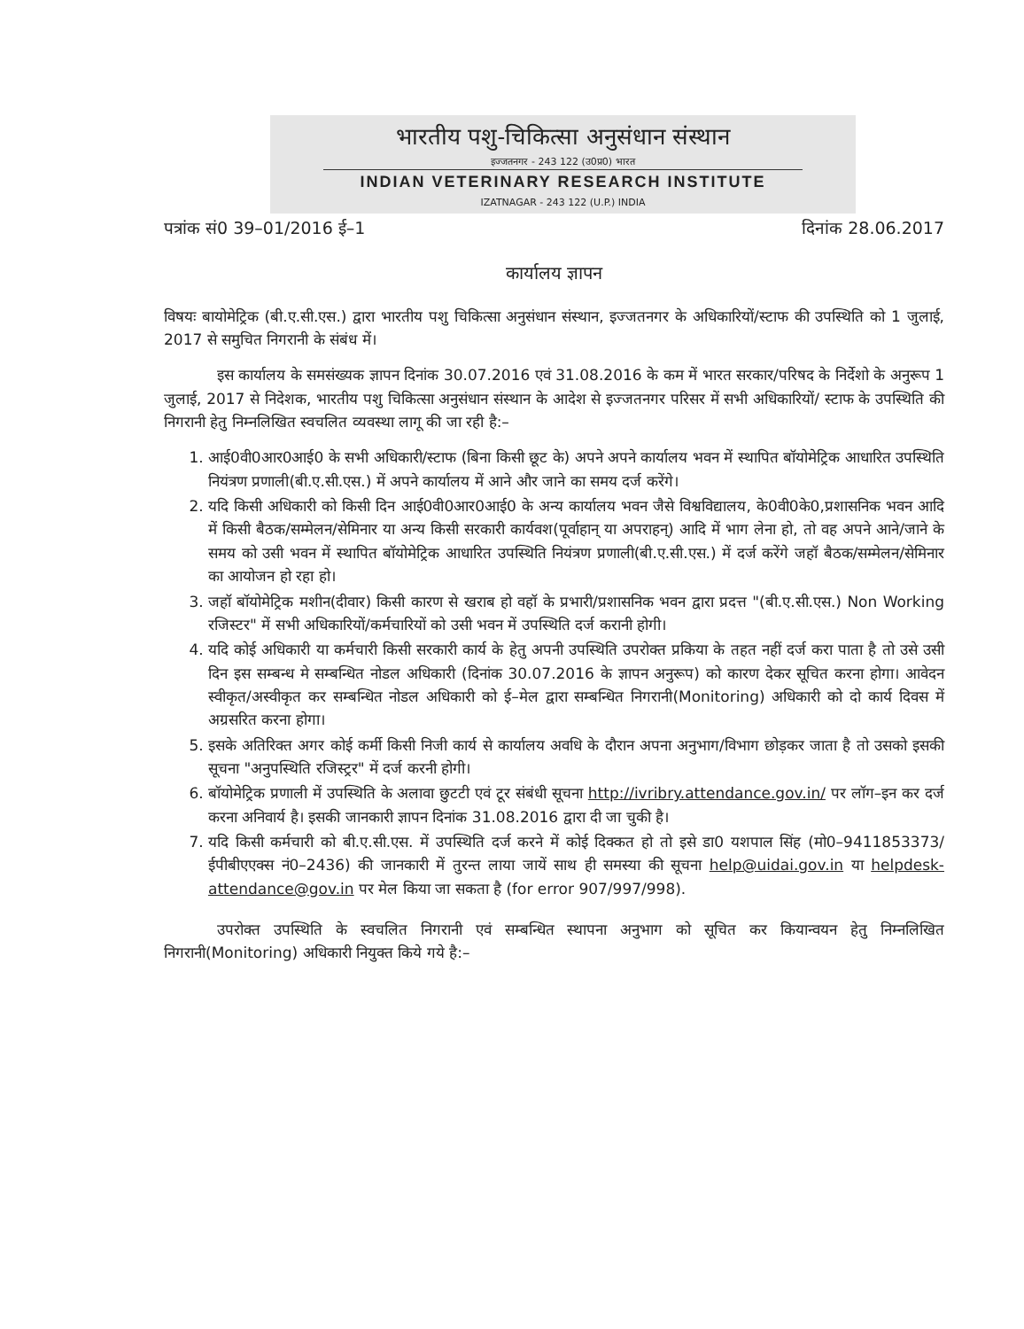भारतीय पशु-चिकित्सा अनुसंधान संस्थान
इज्जतनगर - 243 122 (उ0प्र0) भारत
INDIAN VETERINARY RESEARCH INSTITUTE
IZATNAGAR - 243 122 (U.P.) INDIA
पत्रांक सं0 39–01/2016 ई–1 दिनांक 28.06.2017
कार्यालय ज्ञापन
विषयः बायोमेट्रिक (बी.ए.सी.एस.) द्वारा भारतीय पशु चिकित्सा अनुसंधान संस्थान, इज्जतनगर के अधिकारियों/स्टाफ की उपस्थिति को 1 जुलाई, 2017 से समुचित निगरानी के संबंध में।
इस कार्यालय के समसंख्यक ज्ञापन दिनांक 30.07.2016 एवं 31.08.2016 के कम में भारत सरकार/परिषद के निर्देशो के अनुरूप 1 जुलाई, 2017 से निदेशक, भारतीय पशु चिकित्सा अनुसंधान संस्थान के आदेश से इज्जतनगर परिसर में सभी अधिकारियों/ स्टाफ के उपस्थिति की निगरानी हेतु निम्नलिखित स्वचलित व्यवस्था लागू की जा रही है:–
1. आई0वी0आर0आई0 के सभी अधिकारी/स्टाफ (बिना किसी छूट के) अपने अपने कार्यालय भवन में स्थापित बॉयोमेट्रिक आधारित उपस्थिति नियंत्रण प्रणाली(बी.ए.सी.एस.) में अपने कार्यालय में आने और जाने का समय दर्ज करेंगे।
2. यदि किसी अधिकारी को किसी दिन आई0वी0आर0आई0 के अन्य कार्यालय भवन जैसे विश्वविद्यालय, के0वी0के0,प्रशासनिक भवन आदि में किसी बैठक/सम्मेलन/सेमिनार या अन्य किसी सरकारी कार्यवश(पूर्वाहान् या अपराहन्) आदि में भाग लेना हो, तो वह अपने आने/जाने के समय को उसी भवन में स्थापित बॉयोमेट्रिक आधारित उपस्थिति नियंत्रण प्रणाली(बी.ए.सी.एस.) में दर्ज करेंगे जहॉ बैठक/सम्मेलन/सेमिनार का आयोजन हो रहा हो।
3. जहॉ बॉयोमेट्रिक मशीन(दीवार) किसी कारण से खराब हो वहॉ के प्रभारी/प्रशासनिक भवन द्वारा प्रदत्त "(बी.ए.सी.एस.) Non Working रजिस्टर" में सभी अधिकारियों/कर्मचारियों को उसी भवन में उपस्थिति दर्ज करानी होगी।
4. यदि कोई अधिकारी या कर्मचारी किसी सरकारी कार्य के हेतु अपनी उपस्थिति उपरोक्त प्रकिया के तहत नहीं दर्ज करा पाता है तो उसे उसी दिन इस सम्बन्ध मे सम्बन्धित नोडल अधिकारी (दिनांक 30.07.2016 के ज्ञापन अनुरूप) को कारण देकर सूचित करना होगा। आवेदन स्वीकृत/अस्वीकृत कर सम्बन्धित नोडल अधिकारी को ई–मेल द्वारा सम्बन्धित निगरानी(Monitoring) अधिकारी को दो कार्य दिवस में अग्रसरित करना होगा।
5. इसके अतिरिक्त अगर कोई कर्मी किसी निजी कार्य से कार्यालय अवधि के दौरान अपना अनुभाग/विभाग छोड़कर जाता है तो उसको इसकी सूचना "अनुपस्थिति रजिस्ट्रर" में दर्ज करनी होगी।
6. बॉयोमेट्रिक प्रणाली में उपस्थिति के अलावा छुटटी एवं टूर संबंधी सूचना http://ivribry.attendance.gov.in/ पर लॉग–इन कर दर्ज करना अनिवार्य है। इसकी जानकारी ज्ञापन दिनांक 31.08.2016 द्वारा दी जा चुकी है।
7. यदि किसी कर्मचारी को बी.ए.सी.एस. में उपस्थिति दर्ज करने में कोई दिक्कत हो तो इसे डा0 यशपाल सिंह (मो0–9411853373/ईपीबीएएक्स नं0–2436) की जानकारी में तुरन्त लाया जायें साथ ही समस्या की सूचना help@uidai.gov.in या helpdesk-attendance@gov.in पर मेल किया जा सकता है (for error 907/997/998).
उपरोक्त उपस्थिति के स्वचलित निगरानी एवं सम्बन्धित स्थापना अनुभाग को सूचित कर कियान्वयन हेतु निम्नलिखित निगरानी(Monitoring) अधिकारी नियुक्त किये गये है:–